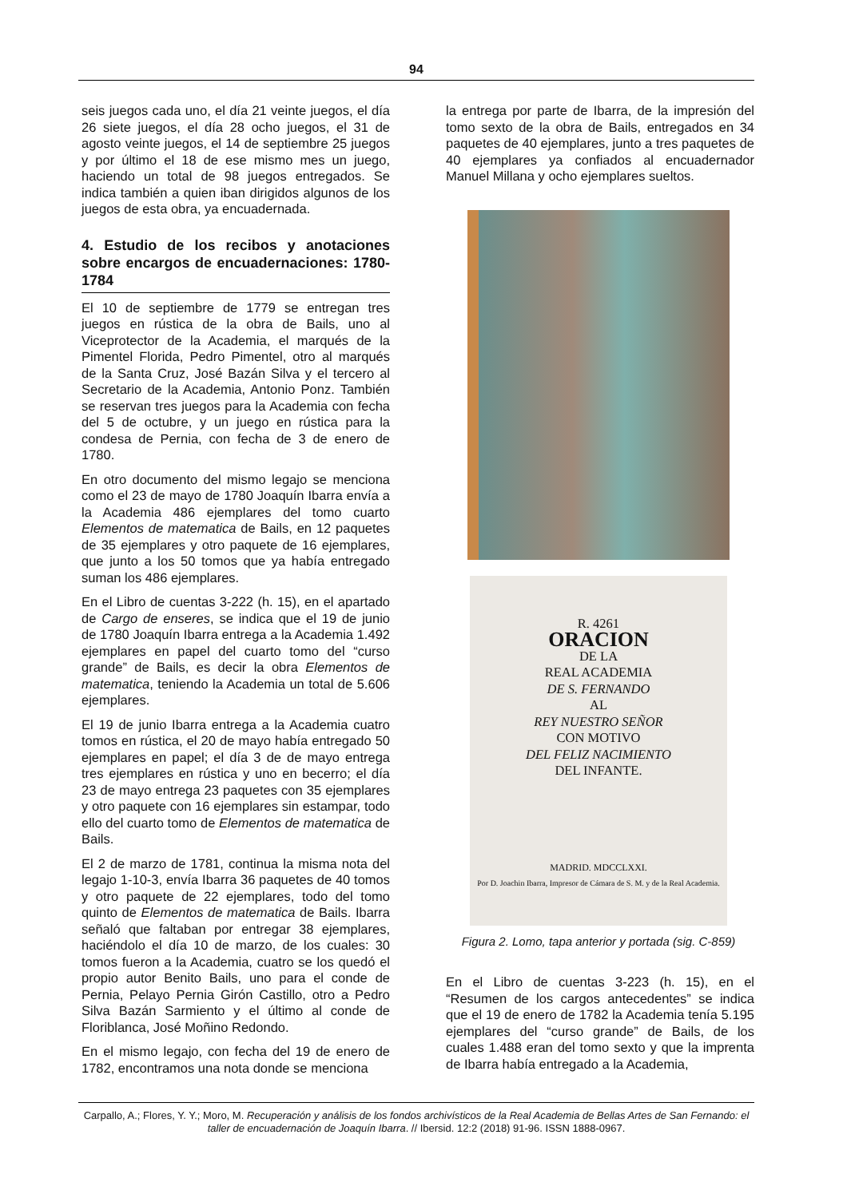94
seis juegos cada uno, el día 21 veinte juegos, el día 26 siete juegos, el día 28 ocho juegos, el 31 de agosto veinte juegos, el 14 de septiembre 25 juegos y por último el 18 de ese mismo mes un juego, haciendo un total de 98 juegos entregados. Se indica también a quien iban dirigidos algunos de los juegos de esta obra, ya encuadernada.
4. Estudio de los recibos y anotaciones sobre encargos de encuadernaciones: 1780-1784
El 10 de septiembre de 1779 se entregan tres juegos en rústica de la obra de Bails, uno al Viceprotector de la Academia, el marqués de la Pimentel Florida, Pedro Pimentel, otro al marqués de la Santa Cruz, José Bazán Silva y el tercero al Secretario de la Academia, Antonio Ponz. También se reservan tres juegos para la Academia con fecha del 5 de octubre, y un juego en rústica para la condesa de Pernia, con fecha de 3 de enero de 1780.
En otro documento del mismo legajo se menciona como el 23 de mayo de 1780 Joaquín Ibarra envía a la Academia 486 ejemplares del tomo cuarto Elementos de matematica de Bails, en 12 paquetes de 35 ejemplares y otro paquete de 16 ejemplares, que junto a los 50 tomos que ya había entregado suman los 486 ejemplares.
En el Libro de cuentas 3-222 (h. 15), en el apartado de Cargo de enseres, se indica que el 19 de junio de 1780 Joaquín Ibarra entrega a la Academia 1.492 ejemplares en papel del cuarto tomo del “curso grande” de Bails, es decir la obra Elementos de matematica, teniendo la Academia un total de 5.606 ejemplares.
El 19 de junio Ibarra entrega a la Academia cuatro tomos en rústica, el 20 de mayo había entregado 50 ejemplares en papel; el día 3 de de mayo entrega tres ejemplares en rústica y uno en becerro; el día 23 de mayo entrega 23 paquetes con 35 ejemplares y otro paquete con 16 ejemplares sin estampar, todo ello del cuarto tomo de Elementos de matematica de Bails.
El 2 de marzo de 1781, continua la misma nota del legajo 1-10-3, envía Ibarra 36 paquetes de 40 tomos y otro paquete de 22 ejemplares, todo del tomo quinto de Elementos de matematica de Bails. Ibarra señaló que faltaban por entregar 38 ejemplares, haciéndolo el día 10 de marzo, de los cuales: 30 tomos fueron a la Academia, cuatro se los quedó el propio autor Benito Bails, uno para el conde de Pernia, Pelayo Pernia Girón Castillo, otro a Pedro Silva Bazán Sarmiento y el último al conde de Floriblanca, José Moñino Redondo.
En el mismo legajo, con fecha del 19 de enero de 1782, encontramos una nota donde se menciona
la entrega por parte de Ibarra, de la impresión del tomo sexto de la obra de Bails, entregados en 34 paquetes de 40 ejemplares, junto a tres paquetes de 40 ejemplares ya confiados al encuadernador Manuel Millana y ocho ejemplares sueltos.
R. 4261
ORACION
DE LA
REAL ACADEMIA
DE S. FERNANDO
AL
REY NUESTRO SEÑOR
CON MOTIVO
DEL FELIZ NACIMIENTO
DEL INFANTE.
MADRID. MDCCLXXI.
Por D. Joachin Ibarra, Impresor de Cámara de S. M. y de la Real Academia.
Figura 2. Lomo, tapa anterior y portada (sig. C-859)
En el Libro de cuentas 3-223 (h. 15), en el “Resumen de los cargos antecedentes” se indica que el 19 de enero de 1782 la Academia tenía 5.195 ejemplares del “curso grande” de Bails, de los cuales 1.488 eran del tomo sexto y que la imprenta de Ibarra había entregado a la Academia,
Carpallo, A.; Flores, Y. Y.; Moro, M. Recuperación y análisis de los fondos archivísticos de la Real Academia de Bellas Artes de San Fernando: el taller de encuadernación de Joaquín Ibarra. // Ibersid. 12:2 (2018) 91-96. ISSN 1888-0967.